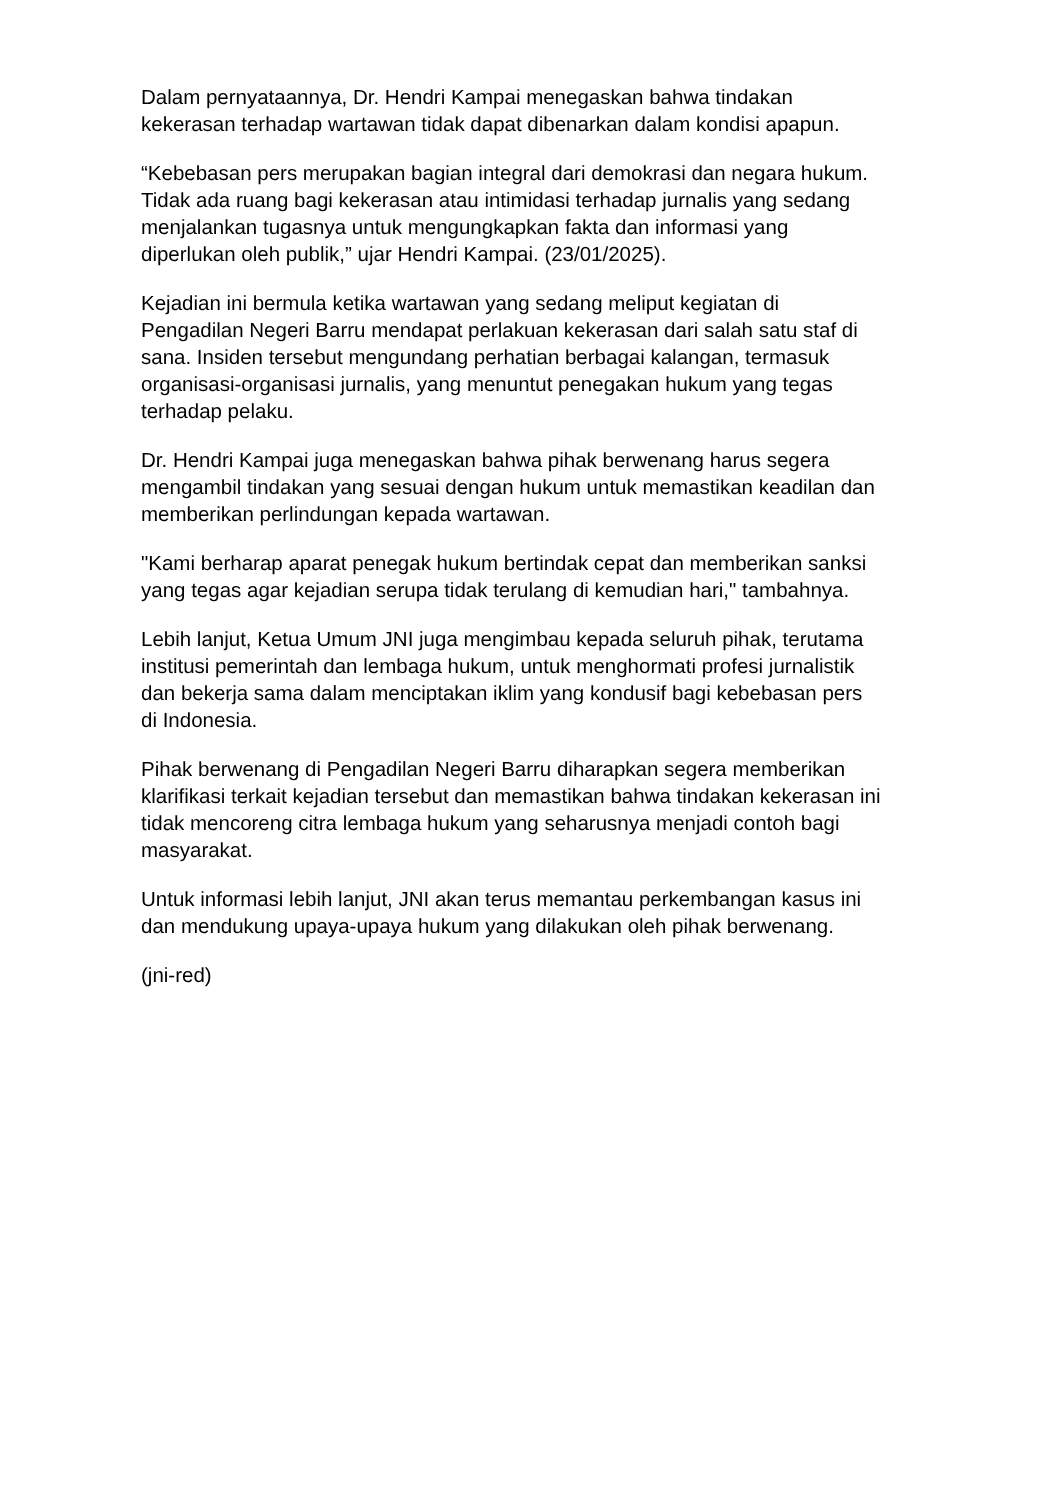Dalam pernyataannya, Dr. Hendri Kampai menegaskan bahwa tindakan
kekerasan terhadap wartawan tidak dapat dibenarkan dalam kondisi apapun.
“Kebebasan pers merupakan bagian integral dari demokrasi dan negara hukum.
Tidak ada ruang bagi kekerasan atau intimidasi terhadap jurnalis yang sedang
menjalankan tugasnya untuk mengungkapkan fakta dan informasi yang
diperlukan oleh publik,” ujar Hendri Kampai. (23/01/2025).
Kejadian ini bermula ketika wartawan yang sedang meliput kegiatan di
Pengadilan Negeri Barru mendapat perlakuan kekerasan dari salah satu staf di
sana. Insiden tersebut mengundang perhatian berbagai kalangan, termasuk
organisasi-organisasi jurnalis, yang menuntut penegakan hukum yang tegas
terhadap pelaku.
Dr. Hendri Kampai juga menegaskan bahwa pihak berwenang harus segera
mengambil tindakan yang sesuai dengan hukum untuk memastikan keadilan dan
memberikan perlindungan kepada wartawan.
"Kami berharap aparat penegak hukum bertindak cepat dan memberikan sanksi
yang tegas agar kejadian serupa tidak terulang di kemudian hari," tambahnya.
Lebih lanjut, Ketua Umum JNI juga mengimbau kepada seluruh pihak, terutama
institusi pemerintah dan lembaga hukum, untuk menghormati profesi jurnalistik
dan bekerja sama dalam menciptakan iklim yang kondusif bagi kebebasan pers
di Indonesia.
Pihak berwenang di Pengadilan Negeri Barru diharapkan segera memberikan
klarifikasi terkait kejadian tersebut dan memastikan bahwa tindakan kekerasan ini
tidak mencoreng citra lembaga hukum yang seharusnya menjadi contoh bagi
masyarakat.
Untuk informasi lebih lanjut, JNI akan terus memantau perkembangan kasus ini
dan mendukung upaya-upaya hukum yang dilakukan oleh pihak berwenang.
(jni-red)